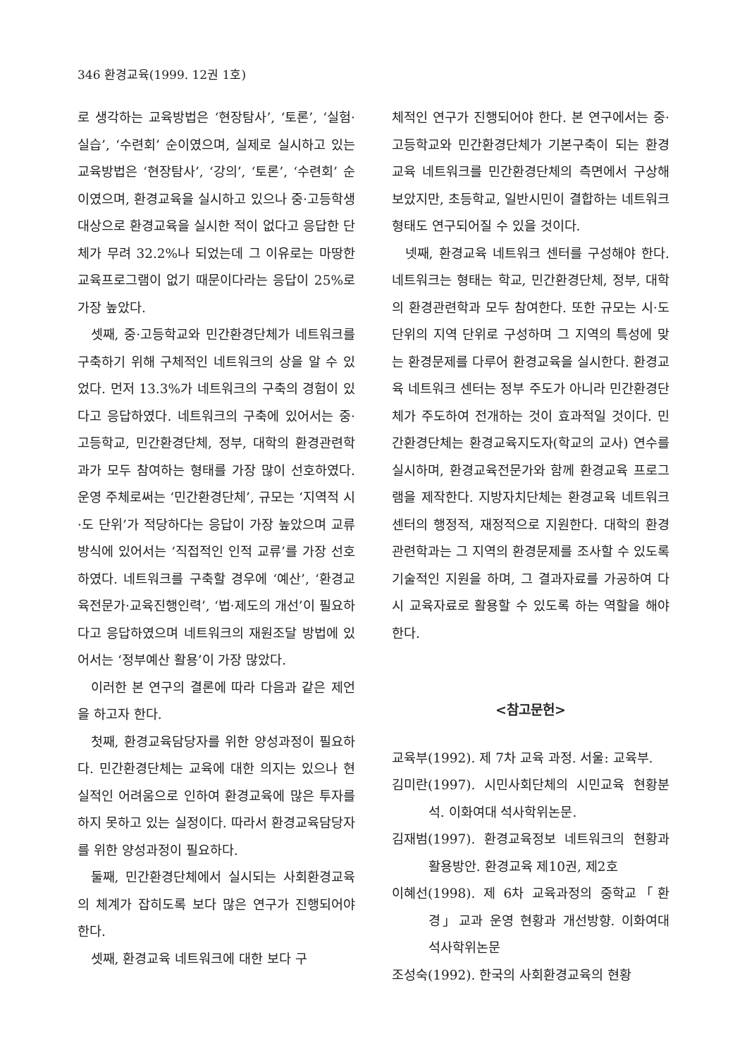346 환경교육(1999. 12권 1호)
로 생각하는 교육방법은 ‘현장탐사’, ‘토론’, ‘실험·실습’, ‘수련회’ 순이였으며, 실제로 실시하고 있는 교육방법은 ‘현장탐사’, ‘강의’, ‘토론’, ‘수련회’ 순이였으며, 환경교육을 실시하고 있으나 중·고등학생 대상으로 환경교육을 실시한 적이 없다고 응답한 단체가 무려 32.2%나 되었는데 그 이유로는 마땅한 교육프로그램이 없기 때문이다라는 응답이 25%로 가장 높았다.
셋째, 중·고등학교와 민간환경단체가 네트워크를 구축하기 위해 구체적인 네트워크의 상을 알 수 있었다. 먼저 13.3%가 네트워크의 구축의 경험이 있다고 응답하였다. 네트워크의 구축에 있어서는 중·고등학교, 민간환경단체, 정부, 대학의 환경관련학과가 모두 참여하는 형태를 가장 많이 선호하였다. 운영 주체로써는 ‘민간환경단체’, 규모는 ‘지역적 시·도 단위’가 적당하다는 응답이 가장 높았으며 교류방식에 있어서는 ‘직접적인 인적 교류’를 가장 선호하였다. 네트워크를 구축할 경우에 ‘예산’, ‘환경교육전문가·교육진행인력’, ‘법·제도의 개선’이 필요하다고 응답하였으며 네트워크의 재원조달 방법에 있어서는 ‘정부예산 활용’이 가장 많았다.
이러한 본 연구의 결론에 따라 다음과 같은 제언을 하고자 한다.
첫째, 환경교육담당자를 위한 양성과정이 필요하다. 민간환경단체는 교육에 대한 의지는 있으나 현실적인 어려움으로 인하여 환경교육에 많은 투자를 하지 못하고 있는 실정이다. 따라서 환경교육담당자를 위한 양성과정이 필요하다.
둘째, 민간환경단체에서 실시되는 사회환경교육의 체계가 잡히도록 보다 많은 연구가 진행되어야 한다.
셋째, 환경교육 네트워크에 대한 보다 구
체적인 연구가 진행되어야 한다. 본 연구에서는 중·고등학교와 민간환경단체가 기본구축이 되는 환경교육 네트워크를 민간환경단체의 측면에서 구상해 보았지만, 초등학교, 일반시민이 결합하는 네트워크 형태도 연구되어질 수 있을 것이다.
넷째, 환경교육 네트워크 센터를 구성해야 한다. 네트워크는 형태는 학교, 민간환경단체, 정부, 대학의 환경관련학과 모두 참여한다. 또한 규모는 시·도 단위의 지역 단위로 구성하며 그 지역의 특성에 맞는 환경문제를 다루어 환경교육을 실시한다. 환경교육 네트워크 센터는 정부 주도가 아니라 민간환경단체가 주도하여 전개하는 것이 효과적일 것이다. 민간환경단체는 환경교육지도자(학교의 교사) 연수를 실시하며, 환경교육전문가와 함께 환경교육 프로그램을 제작한다. 지방자치단체는 환경교육 네트워크 센터의 행정적, 재정적으로 지원한다. 대학의 환경관련학과는 그 지역의 환경문제를 조사할 수 있도록 기술적인 지원을 하며, 그 결과자료를 가공하여 다시 교육자료로 활용할 수 있도록 하는 역할을 해야 한다.
<참고문헌>
교육부(1992). 제 7차 교육 과정. 서울: 교육부.
김미란(1997). 시민사회단체의 시민교육 현황분석. 이화여대 석사학위논문.
김재범(1997). 환경교육정보 네트워크의 현황과 활용방안. 환경교육 제10권, 제2호
이혜선(1998). 제 6차 교육과정의 중학교「환경」교과 운영 현황과 개선방향. 이화여대 석사학위논문
조성숙(1992). 한국의 사회환경교육의 현황